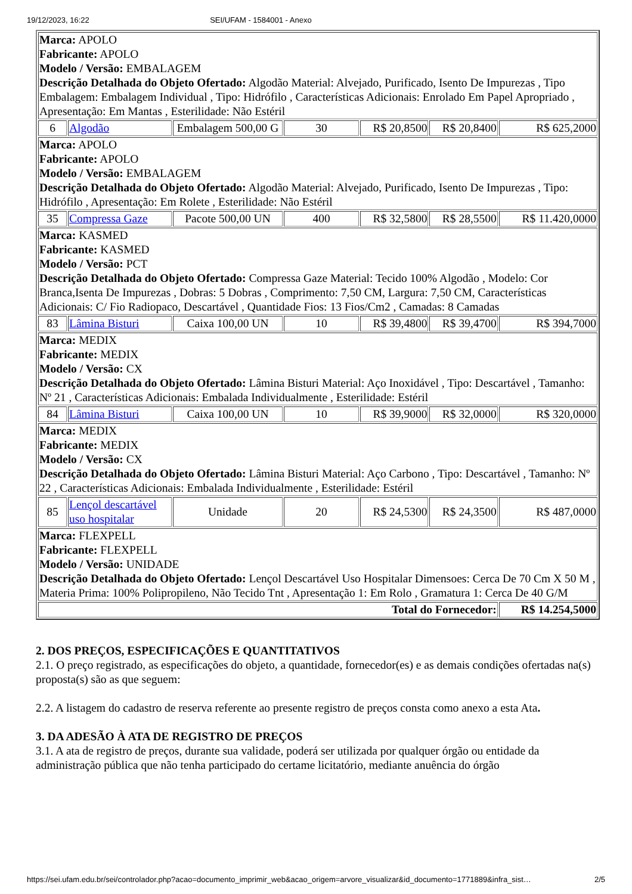19/12/2023, 16:22 SEI/UFAM - 1584001 - Anexo
| Marca: APOLO Fabricante: APOLO Modelo / Versão: EMBALAGEM Descrição Detalhada do Objeto Ofertado: Algodão Material: Alvejado, Purificado, Isento De Impurezas , Tipo Embalagem: Embalagem Individual , Tipo: Hidrófilo , Características Adicionais: Enrolado Em Papel Apropriado , Apresentação: Em Mantas , Esterilidade: Não Estéril | | | | | | |
| 6 | Algodão | Embalagem 500,00 G | 30 | R$ 20,8500 | R$ 20,8400 | R$ 625,2000 |
| Marca: APOLO Fabricante: APOLO Modelo / Versão: EMBALAGEM Descrição Detalhada do Objeto Ofertado: Algodão Material: Alvejado, Purificado, Isento De Impurezas , Tipo: Hidrófilo , Apresentação: Em Rolete , Esterilidade: Não Estéril | | | | | | |
| 35 | Compressa Gaze | Pacote 500,00 UN | 400 | R$ 32,5800 | R$ 28,5500 | R$ 11.420,0000 |
| Marca: KASMED Fabricante: KASMED Modelo / Versão: PCT Descrição Detalhada do Objeto Ofertado: Compressa Gaze Material: Tecido 100% Algodão , Modelo: Cor Branca,Isenta De Impurezas , Dobras: 5 Dobras , Comprimento: 7,50 CM, Largura: 7,50 CM, Características Adicionais: C/ Fio Radiopaco, Descartável , Quantidade Fios: 13 Fios/Cm2 , Camadas: 8 Camadas | | | | | | |
| 83 | Lâmina Bisturi | Caixa 100,00 UN | 10 | R$ 39,4800 | R$ 39,4700 | R$ 394,7000 |
| Marca: MEDIX Fabricante: MEDIX Modelo / Versão: CX Descrição Detalhada do Objeto Ofertado: Lâmina Bisturi Material: Aço Inoxidável , Tipo: Descartável , Tamanho: Nº 21 , Características Adicionais: Embalada Individualmente , Esterilidade: Estéril | | | | | | |
| 84 | Lâmina Bisturi | Caixa 100,00 UN | 10 | R$ 39,9000 | R$ 32,0000 | R$ 320,0000 |
| Marca: MEDIX Fabricante: MEDIX Modelo / Versão: CX Descrição Detalhada do Objeto Ofertado: Lâmina Bisturi Material: Aço Carbono , Tipo: Descartável , Tamanho: Nº 22 , Características Adicionais: Embalada Individualmente , Esterilidade: Estéril | | | | | | |
| 85 | Lençol descartável uso hospitalar | Unidade | 20 | R$ 24,5300 | R$ 24,3500 | R$ 487,0000 |
| Marca: FLEXPELL Fabricante: FLEXPELL Modelo / Versão: UNIDADE Descrição Detalhada do Objeto Ofertado: Lençol Descartável Uso Hospitalar Dimensoes: Cerca De 70 Cm X 50 M , Materia Prima: 100% Polipropileno, Não Tecido Tnt , Apresentação 1: Em Rolo , Gramatura 1: Cerca De 40 G/M | | | | | | |
| Total do Fornecedor: | | | | | | R$ 14.254,5000 |
2. DOS PREÇOS, ESPECIFICAÇÕES E QUANTITATIVOS
2.1. O preço registrado, as especificações do objeto, a quantidade, fornecedor(es) e as demais condições ofertadas na(s) proposta(s) são as que seguem:
2.2. A listagem do cadastro de reserva referente ao presente registro de preços consta como anexo a esta Ata.
3. DA ADESÃO À ATA DE REGISTRO DE PREÇOS
3.1. A ata de registro de preços, durante sua validade, poderá ser utilizada por qualquer órgão ou entidade da administração pública que não tenha participado do certame licitatório, mediante anuência do órgão
https://sei.ufam.edu.br/sei/controlador.php?acao=documento_imprimir_web&acao_origem=arvore_visualizar&id_documento=1771889&infra_sist… 2/5